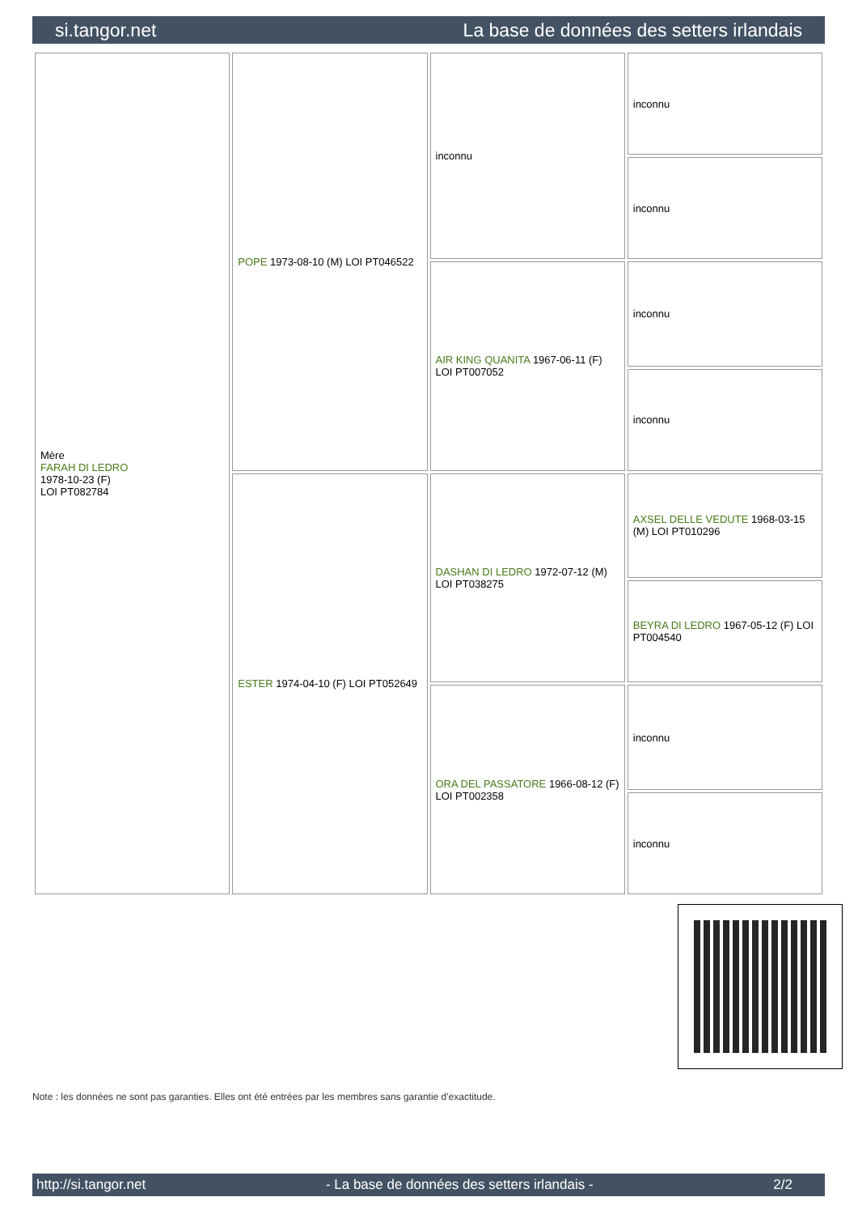si.tangor.net La base de données des setters irlandais
| Mère FARAH DI LEDRO 1978-10-23 (F) LOI PT082784 | POPE 1973-08-10 (M) LOI PT046522 | inconnu | inconnu |
| | | | inconnu |
| | | AIR KING QUANITA 1967-06-11 (F) LOI PT007052 | inconnu |
| | | | inconnu |
| | ESTER 1974-04-10 (F) LOI PT052649 | DASHAN DI LEDRO 1972-07-12 (M) LOI PT038275 | AXSEL DELLE VEDUTE 1968-03-15 (M) LOI PT010296 |
| | | | BEYRA DI LEDRO 1967-05-12 (F) LOI PT004540 |
| | | ORA DEL PASSATORE 1966-08-12 (F) LOI PT002358 | inconnu |
| | | | inconnu |
Note : les données ne sont pas garanties. Elles ont été entrées par les membres sans garantie d'exactitude.
http://si.tangor.net - La base de données des setters irlandais - 2/2